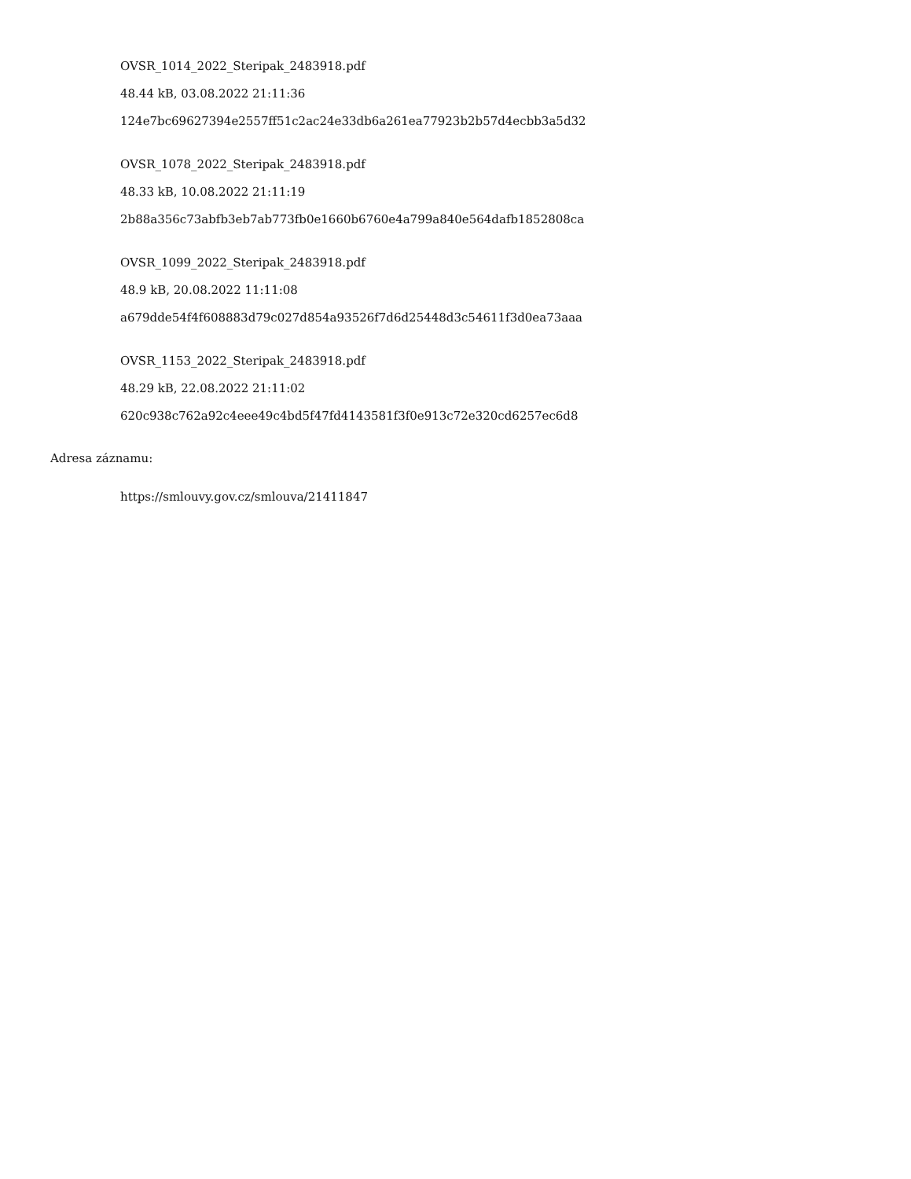OVSR_1014_2022_Steripak_2483918.pdf
48.44 kB, 03.08.2022 21:11:36
124e7bc69627394e2557ff51c2ac24e33db6a261ea77923b2b57d4ecbb3a5d32
OVSR_1078_2022_Steripak_2483918.pdf
48.33 kB, 10.08.2022 21:11:19
2b88a356c73abfb3eb7ab773fb0e1660b6760e4a799a840e564dafb1852808ca
OVSR_1099_2022_Steripak_2483918.pdf
48.9 kB, 20.08.2022 11:11:08
a679dde54f4f608883d79c027d854a93526f7d6d25448d3c54611f3d0ea73aaa
OVSR_1153_2022_Steripak_2483918.pdf
48.29 kB, 22.08.2022 21:11:02
620c938c762a92c4eee49c4bd5f47fd4143581f3f0e913c72e320cd6257ec6d8
Adresa záznamu:
https://smlouvy.gov.cz/smlouva/21411847